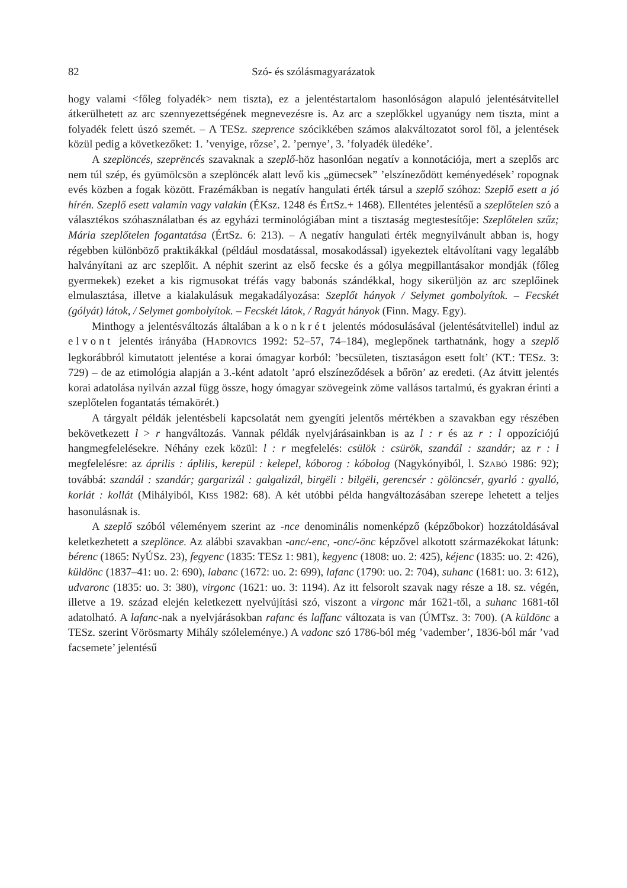82 Szó- és szólásmagyarázatok
hogy valami <főleg folyadék> nem tiszta), ez a jelentéstartalom hasonlóságon alapuló jelentésátvitellel átkerülhetett az arc szennyezettségének megnevezésre is. Az arc a szeplőkkel ugyanúgy nem tiszta, mint a folyadék felett úszó szemét. – A TESz. szeprence szócikkében számos alakváltozatot sorol föl, a jelentések közül pedig a következőket: 1. ’venyige, rőzse’, 2. ’pernye’, 3. ’folyadék üledéke’.
A szeplöncés, szeprëncés szavaknak a szeplő-höz hasonlóan negatív a konnotációja, mert a szeplős arc nem túl szép, és gyümölcsön a szeplöncék alatt levő kis „gümecsek” ’elszíneződött keményedések’ ropognak evés közben a fogak között. Frazémákban is negatív hangulati érték társul a szeplő szóhoz: Szeplő esett a jó hírén. Szeplő esett valamin vagy valakin (ÉKsz. 1248 és ÉrtSz.+ 1468). Ellentétes jelentésű a szeplőtelen szó a választékos szóhasználatban és az egyházi terminológiában mint a tisztaság megtestesítője: Szeplőtelen szűz; Mária szeplőtelen fogantatása (ÉrtSz. 6: 213). – A negatív hangulati érték megnyilvánult abban is, hogy régebben különböző praktikákkal (például mosdatással, mosakodással) igyekeztek eltávolítani vagy legalább halványítani az arc szeplőit. A néphit szerint az első fecske és a gólya megpillantásakor mondják (főleg gyermekek) ezeket a kis rigmusokat tréfás vagy babonás szándékkal, hogy sikerüljön az arc szeplőinek elmulasztása, illetve a kialakulásuk megakadályozása: Szeplőt hányok / Selymet gombolyítok. – Fecskét (gólyát) látok, / Selymet gombolyítok. – Fecskét látok, / Ragyát hányok (Finn. Magy. Egy).
Minthogy a jelentésváltozás általában a konkrét jelentés módosulásával (jelentésátvitellel) indul az elvont jelentés irányába (HADROVICS 1992: 52–57, 74–184), meglepőnek tarthatnánk, hogy a szeplő legkorábbról kimutatott jelentése a korai ómagyar korból: ’becsületen, tisztaságon esett folt’ (KT.: TESz. 3: 729) – de az etimológia alapján a 3.-ként adatolt ’apró elszíneződések a bőrön’ az eredeti. (Az átvitt jelentés korai adatolása nyilván azzal függ össze, hogy ómagyar szövegeink zöme vallásos tartalmú, és gyakran érinti a szeplőtelen fogantatás témakörét.)
A tárgyalt példák jelentésbeli kapcsolatát nem gyengíti jelentős mértékben a szavakban egy részében bekövetkezett l > r hangváltozás. Vannak példák nyelvjárásainkban is az l : r és az r : l oppozíciójú hangmegfelelésekre. Néhány ezek közül: l : r megfelelés: csülök : csürök, szandál : szandár; az r : l megfelelésre: az április : áplilis, kerepül : kelepel, kóborog : kóbolog (Nagykónyiból, l. SZABÓ 1986: 92); továbbá: szandál : szandár; gargarizál : galgalizál, birgëli : bilgëli, gerencsér : gölöncsér, gyarló : gyalló, korlát : kollát (Mihályiból, KISS 1982: 68). A két utóbbi példa hangváltozásában szerepe lehetett a teljes hasonulásnak is.
A szeplő szóból véleményem szerint az -nce denominális nomenképző (képzőbokor) hozzátoldásával keletkezhetett a szeplönce. Az alábbi szavakban -anc/-enc, -onc/-önc képzővel alkotott származékokat látunk: bérenc (1865: NyÚSz. 23), fegyenc (1835: TESz 1: 981), kegyenc (1808: uo. 2: 425), kéjenc (1835: uo. 2: 426), küldönc (1837–41: uo. 2: 690), labanc (1672: uo. 2: 699), lafanc (1790: uo. 2: 704), suhanc (1681: uo. 3: 612), udvaronc (1835: uo. 3: 380), virgonc (1621: uo. 3: 1194). Az itt felsorolt szavak nagy része a 18. sz. végén, illetve a 19. század elején keletkezett nyelvújítási szó, viszont a virgonc már 1621-től, a suhanc 1681-től adatolható. A lafanc-nak a nyelvjárásokban rafanc és laffanc változata is van (ÚMTsz. 3: 700). (A küldönc a TESz. szerint Vörösmarty Mihály szóleleménye.) A vadonc szó 1786-ból még ’vadember’, 1836-ból már ’vad facsemete’ jelentésű